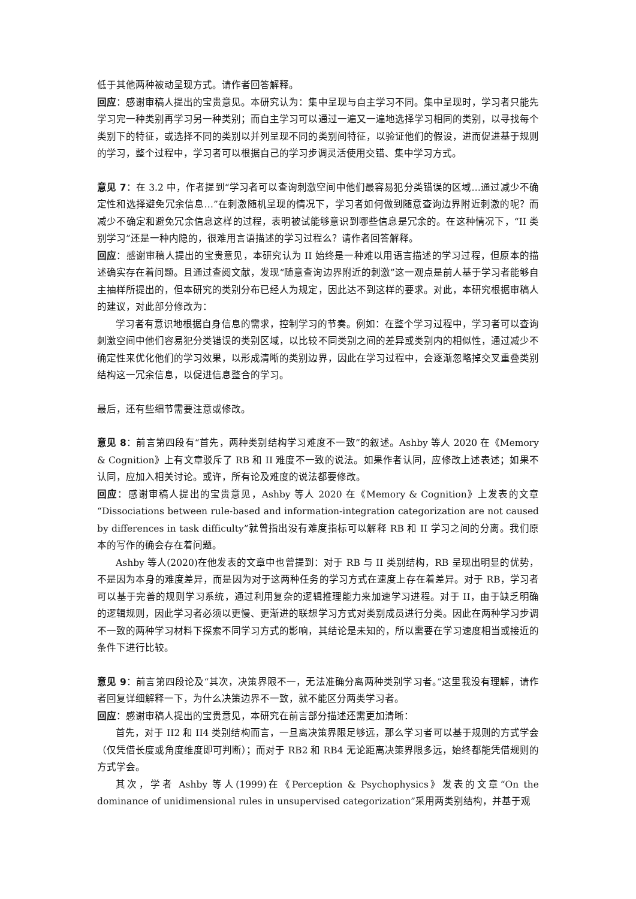低于其他两种被动呈现方式。请作者回答解释。
回应：感谢审稿人提出的宝贵意见。本研究认为：集中呈现与自主学习不同。集中呈现时，学习者只能先学习完一种类别再学习另一种类别；而自主学习可以通过一遍又一遍地选择学习相同的类别，以寻找每个类别下的特征，或选择不同的类别以并列呈现不同的类别间特征，以验证他们的假设，进而促进基于规则的学习，整个过程中，学习者可以根据自己的学习步调灵活使用交错、集中学习方式。
意见 7：在 3.2 中，作者提到“学习者可以查询刺激空间中他们最容易犯分类错误的区域…通过减少不确定性和选择避免冗余信息…”在刺激随机呈现的情况下，学习者如何做到随意查询边界附近刺激的呢？而减少不确定和避免冗余信息这样的过程，表明被试能够意识到哪些信息是冗余的。在这种情况下，“II 类别学习”还是一种内隐的，很难用言语描述的学习过程么？请作者回答解释。
回应：感谢审稿人提出的宝贵意见，本研究认为 II 始终是一种难以用语言描述的学习过程，但原本的描述确实存在着问题。且通过查阅文献，发现“随意查询边界附近的刺激”这一观点是前人基于学习者能够自主抽样所提出的，但本研究的类别分布已经人为规定，因此达不到这样的要求。对此，本研究根据审稿人的建议，对此部分修改为：
学习者有意识地根据自身信息的需求，控制学习的节奏。例如：在整个学习过程中，学习者可以查询刺激空间中他们容易犯分类错误的类别区域，以比较不同类别之间的差异或类别内的相似性，通过减少不确定性来优化他们的学习效果，以形成清晰的类别边界，因此在学习过程中，会逐渐忽略掉交叉重叠类别结构这一冗余信息，以促进信息整合的学习。
最后，还有些细节需要注意或修改。
意见 8：前言第四段有“首先，两种类别结构学习难度不一致”的叙述。Ashby 等人 2020 在《Memory & Cognition》上有文章驳斥了 RB 和 II 难度不一致的说法。如果作者认同，应修改上述表述；如果不认同，应加入相关讨论。或许，所有论及难度的说法都要修改。
回应：感谢审稿人提出的宝贵意见，Ashby 等人 2020 在《Memory & Cognition》上发表的文章“Dissociations between rule-based and information-integration categorization are not caused by differences in task difficulty”就曾指出没有难度指标可以解释 RB 和 II 学习之间的分离。我们原本的写作的确会存在着问题。
Ashby 等人(2020)在他发表的文章中也曾提到：对于 RB 与 II 类别结构，RB 呈现出明显的优势，不是因为本身的难度差异，而是因为对于这两种任务的学习方式在速度上存在着差异。对于 RB，学习者可以基于完善的规则学习系统，通过利用复杂的逻辑推理能力来加速学习进程。对于 II，由于缺乏明确的逻辑规则，因此学习者必须以更慢、更渐进的联想学习方式对类别成员进行分类。因此在两种学习步调不一致的两种学习材料下探索不同学习方式的影响，其结论是未知的，所以需要在学习速度相当或接近的条件下进行比较。
意见 9：前言第四段论及“其次，决策界限不一，无法准确分离两种类别学习者。”这里我没有理解，请作者回复详细解释一下，为什么决策边界不一致，就不能区分两类学习者。
回应：感谢审稿人提出的宝贵意见，本研究在前言部分描述还需更加清晰：
首先，对于 II2 和 II4 类别结构而言，一旦离决策界限足够远，那么学习者可以基于规则的方式学会（仅凭借长度或角度维度即可判断）；而对于 RB2 和 RB4 无论距离决策界限多远，始终都能凭借规则的方式学会。
其次，学者 Ashby 等人(1999)在《Perception & Psychophysics》发表的文章“On the dominance of unidimensional rules in unsupervised categorization”采用两类别结构，并基于观